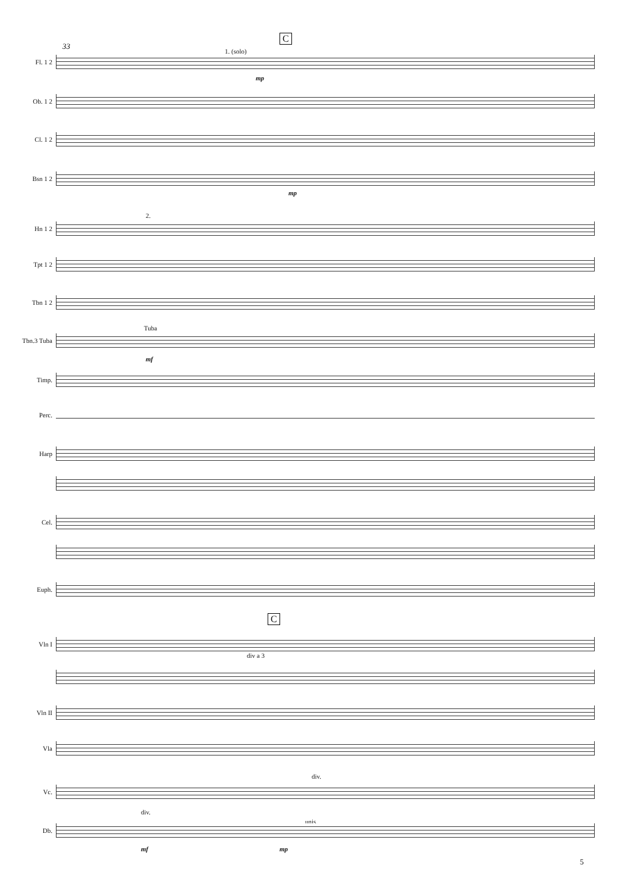C
33
1. (solo)
Fl. 1 2
mp
Ob. 1 2
Cl. 1 2
Bsn 1 2
mp
2.
Hn 1 2
Tpt 1 2
Tbn 1 2
Tuba
Tbn.3 Tuba
mf
Timp.
Perc.
Harp
Cel.
Euph.
C
Vln I
div a 3
Vln II
Vla
div.
Vc.
div.
unis.
Db.
mf mp
5